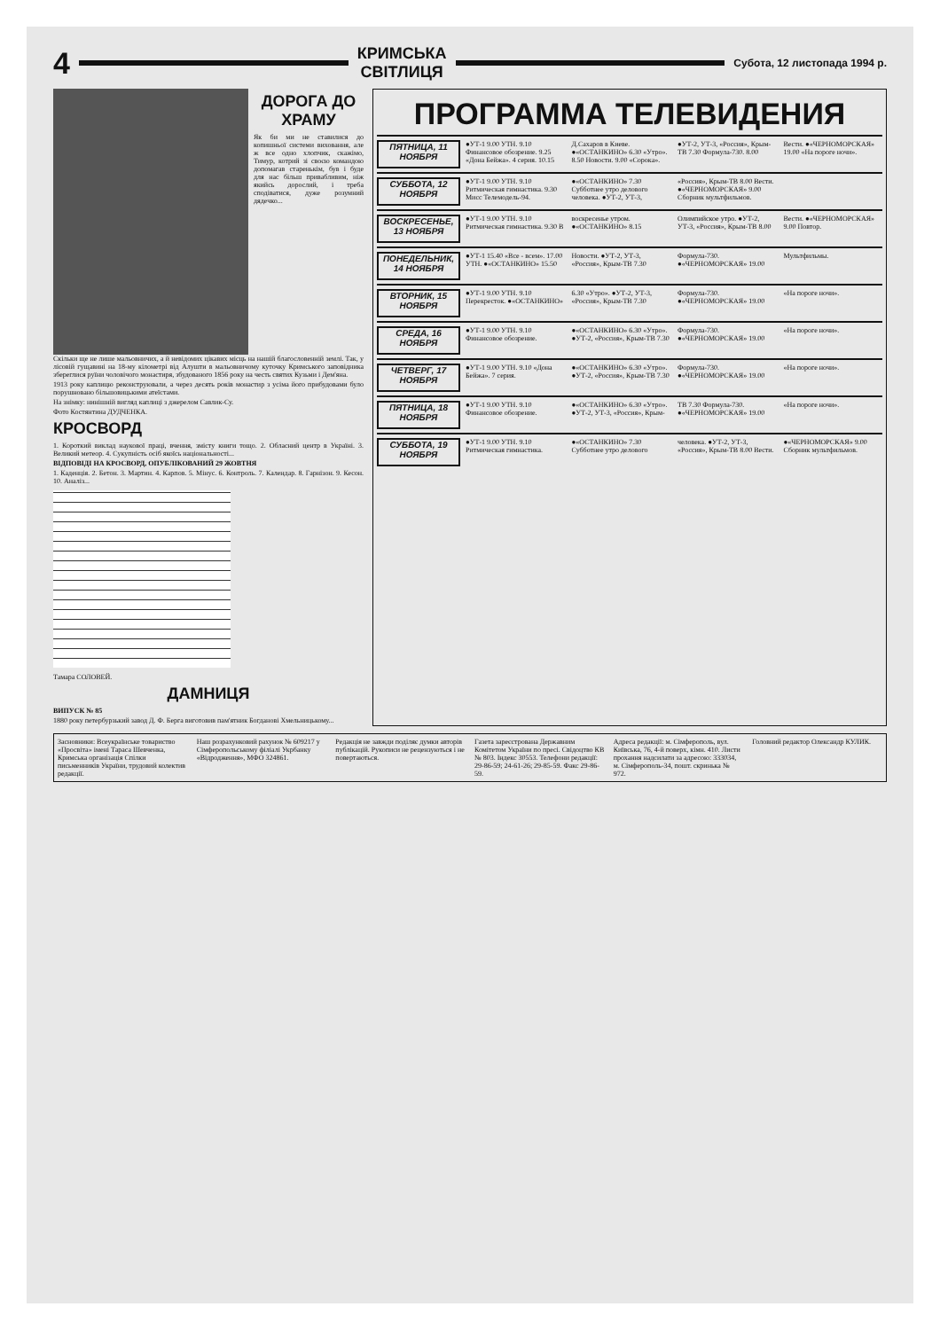4
КРИМСЬКА
СВІТЛИЦЯ
Субота, 12 листопада 1994 р.
ДОРОГА ДО ХРАМУ
Як би ми не ставилися до копишньої системи виховання, але ж все одно хлопчик, скажімо, Тимур, котрий зі своєю командою допомагав старенькім, був і буде для нас більш привабливим, ніж якийсь дорослий, і треба сподіватися, дуже розумний дядечко...
Скільки ще не лише мальовничих, а й невідомих цікавих місць на нашій благословенній землі. Так, у лісовій гущавині на 18-му кілометрі від Алушти в мальовничому куточку Кримського заповідника збереглися руїни чоловічого монастиря, збудованого 1856 року на честь святих Кузьми і Дем'яна.
1913 року каплицю реконструювали, а через десять років монастир з усіма його прибудовами було порушновано більшовицькими атеїстами.
На знімку: нинішній вигляд каплиці з джерелом Савлик-Су.
Фото Костянтина ДУДЧЕНКА.
КРОСВОРД
1. Короткий виклад наукової праці, вчення, змісту книги тощо. 2. Обласний центр в Україні. 3. Великий метеор. 4. Сукупність осіб якоїсь національності...
ВІДПОВІДІ НА КРОСВОРД, ОПУБЛІКОВАНИЙ 29 ЖОВТНЯ
1. Каденція. 2. Бетон. 3. Мартин. 4. Карпов. 5. Мінус. 6. Контроль. 7. Календар. 8. Гарнізон. 9. Кесон. 10. Аналіз...
Тамара СОЛОВЕЙ.
ДАМНИЦЯ
ВИПУСК № 85
1880 року петербурзький завод Д. Ф. Берга виготовив пам'ятник Богданові Хмельницькому...
ПРОГРАММА ТЕЛЕВИДЕНИЯ
ПЯТНИЦА, 11 НОЯБРЯ
●УТ-1 9.00 УТН. 9.10 Финансовое обозрение. 9.25 «Дона Бейжа». 4 серия. 10.15 Д.Сахаров в Киеве. ●«ОСТАНКИНО» 6.30 «Утро». 8.50 Новости. 9.00 «Сорока». ●УТ-2, УТ-3, «Россия», Крым-ТВ 7.30 Формула-730. 8.00 Вести. ●«ЧЕРНОМОРСКАЯ» 19.00 «На пороге ночи».
СУББОТА, 12 НОЯБРЯ
●УТ-1 9.00 УТН. 9.10 Ритмическая гимнастика. 9.30 Мисс Телемодель-94. ●«ОСТАНКИНО» 7.30 Субботнее утро делового человека. ●УТ-2, УТ-3, «Россия», Крым-ТВ 8.00 Вести. ●«ЧЕРНОМОРСКАЯ» 9.00 Сборник мультфильмов.
ВОСКРЕСЕНЬЕ, 13 НОЯБРЯ
●УТ-1 9.00 УТН. 9.10 Ритмическая гимнастика. 9.30 В воскресенье утром. ●«ОСТАНКИНО» 8.15 Олимпийское утро. ●УТ-2, УТ-3, «Россия», Крым-ТВ 8.00 Вести. ●«ЧЕРНОМОРСКАЯ» 9.00 Повтор.
ПОНЕДЕЛЬНИК, 14 НОЯБРЯ
●УТ-1 15.40 «Все - всем». 17.00 УТН. ●«ОСТАНКИНО» 15.50 Новости. ●УТ-2, УТ-3, «Россия», Крым-ТВ 7.30 Формула-730. ●«ЧЕРНОМОРСКАЯ» 19.00 Мультфильмы.
ВТОРНИК, 15 НОЯБРЯ
●УТ-1 9.00 УТН. 9.10 Перекресток. ●«ОСТАНКИНО» 6.30 «Утро». ●УТ-2, УТ-3, «Россия», Крым-ТВ 7.30 Формула-730. ●«ЧЕРНОМОРСКАЯ» 19.00 «На пороге ночи».
СРЕДА, 16 НОЯБРЯ
●УТ-1 9.00 УТН. 9.10 Финансовое обозрение. ●«ОСТАНКИНО» 6.30 «Утро». ●УТ-2, «Россия», Крым-ТВ 7.30 Формула-730. ●«ЧЕРНОМОРСКАЯ» 19.00 «На пороге ночи».
ЧЕТВЕРГ, 17 НОЯБРЯ
●УТ-1 9.00 УТН. 9.10 «Дона Бейжа». 7 серия. ●«ОСТАНКИНО» 6.30 «Утро». ●УТ-2, «Россия», Крым-ТВ 7.30 Формула-730. ●«ЧЕРНОМОРСКАЯ» 19.00 «На пороге ночи».
ПЯТНИЦА, 18 НОЯБРЯ
●УТ-1 9.00 УТН. 9.10 Финансовое обозрение. ●«ОСТАНКИНО» 6.30 «Утро». ●УТ-2, УТ-3, «Россия», Крым-ТВ 7.30 Формула-730. ●«ЧЕРНОМОРСКАЯ» 19.00 «На пороге ночи».
СУББОТА, 19 НОЯБРЯ
●УТ-1 9.00 УТН. 9.10 Ритмическая гимнастика. ●«ОСТАНКИНО» 7.30 Субботнее утро делового человека. ●УТ-2, УТ-3, «Россия», Крым-ТВ 8.00 Вести. ●«ЧЕРНОМОРСКАЯ» 9.00 Сборник мультфильмов.
Засновники: Всеукраїнське товариство «Просвіта» імені Тараса Шевченка, Кримська організація Спілки письменників України, трудовий колектив редакції.
Наш розрахунковий рахунок № 609217 у Сімферопольському філіалі Укрбанку «Відродження», МФО 324861.
Редакція не завжди поділяє думки авторів публікацій. Рукописи не рецензуються і не повертаються.
Газета зареєстрована Державним Комітетом України по пресі. Свідоцтво КВ № 803. Індекс 30553. Телефони редакції: 29-86-59; 24-61-26; 29-85-59. Факс 29-86-59.
Адреса редакції: м. Сімферополь, вул. Київська, 76, 4-й поверх, кімн. 410. Листи прохання надсилати за адресою: 333034, м. Сімферополь-34, пошт. скринька № 972.
Головний редактор Олександр КУЛИК.